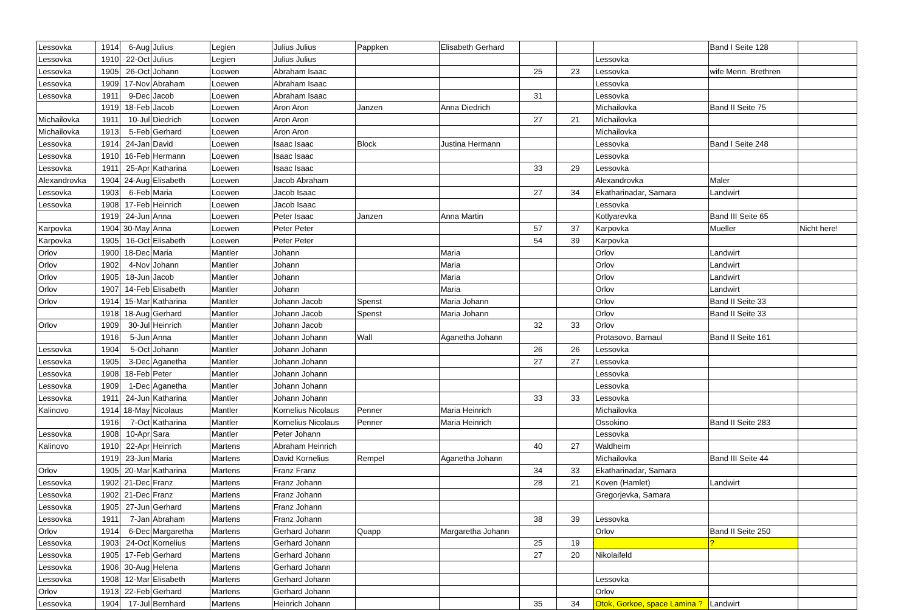| Lessovka | 1914 | 6-Aug | Julius | Legien | Julius Julius | Pappken | Elisabeth Gerhard | | | | Band I Seite 128 | |
| Lessovka | 1910 | 22-Oct | Julius | Legien | Julius Julius | | | | | Lessovka | | |
| Lessovka | 1905 | 26-Oct | Johann | Loewen | Abraham Isaac | | | 25 | 23 | Lessovka | wife Menn. Brethren | |
| Lessovka | 1909 | 17-Nov | Abraham | Loewen | Abraham Isaac | | | | | Lessovka | | |
| Lessovka | 1911 | 9-Dec | Jacob | Loewen | Abraham Isaac | | | 31 | | Lessovka | | |
| | 1919 | 18-Feb | Jacob | Loewen | Aron Aron | Janzen | Anna Diedrich | | | Michailovka | Band II Seite 75 | |
| Michailovka | 1911 | 10-Jul | Diedrich | Loewen | Aron Aron | | | 27 | 21 | Michailovka | | |
| Michailovka | 1913 | 5-Feb | Gerhard | Loewen | Aron Aron | | | | | Michailovka | | |
| Lessovka | 1914 | 24-Jan | David | Loewen | Isaac Isaac | Block | Justina Hermann | | | Lessovka | Band I Seite 248 | |
| Lessovka | 1910 | 16-Feb | Hermann | Loewen | Isaac Isaac | | | | | Lessovka | | |
| Lessovka | 1911 | 25-Apr | Katharina | Loewen | Isaac Isaac | | | 33 | 29 | Lessovka | | |
| Alexandrovka | 1904 | 24-Aug | Elisabeth | Loewen | Jacob Abraham | | | | | Alexandrovka | Maler | |
| Lessovka | 1903 | 6-Feb | Maria | Loewen | Jacob Isaac | | | 27 | 34 | Ekatharinadar, Samara | Landwirt | |
| Lessovka | 1908 | 17-Feb | Heinrich | Loewen | Jacob Isaac | | | | | Lessovka | | |
| | 1919 | 24-Jun | Anna | Loewen | Peter Isaac | Janzen | Anna Martin | | | Kotlyarevka | Band III Seite 65 | |
| Karpovka | 1904 | 30-May | Anna | Loewen | Peter Peter | | | 57 | 37 | Karpovka | Mueller | Nicht here! |
| Karpovka | 1905 | 16-Oct | Elisabeth | Loewen | Peter Peter | | | 54 | 39 | Karpovka | | |
| Orlov | 1900 | 18-Dec | Maria | Mantler | Johann | | Maria | | | Orlov | Landwirt | |
| Orlov | 1902 | 4-Nov | Johann | Mantler | Johann | | Maria | | | Orlov | Landwirt | |
| Orlov | 1905 | 18-Jun | Jacob | Mantler | Johann | | Maria | | | Orlov | Landwirt | |
| Orlov | 1907 | 14-Feb | Elisabeth | Mantler | Johann | | Maria | | | Orlov | Landwirt | |
| Orlov | 1914 | 15-Mar | Katharina | Mantler | Johann Jacob | Spenst | Maria Johann | | | Orlov | Band II Seite 33 | |
| | 1918 | 18-Aug | Gerhard | Mantler | Johann Jacob | Spenst | Maria Johann | | | Orlov | Band II Seite 33 | |
| Orlov | 1909 | 30-Jul | Heinrich | Mantler | Johann Jacob | | | 32 | 33 | Orlov | | |
| | 1916 | 5-Jun | Anna | Mantler | Johann Johann | Wall | Aganetha Johann | | | Protasovo, Barnaul | Band II Seite 161 | |
| Lessovka | 1904 | 5-Oct | Johann | Mantler | Johann Johann | | | 26 | 26 | Lessovka | | |
| Lessovka | 1905 | 3-Dec | Aganetha | Mantler | Johann Johann | | | 27 | 27 | Lessovka | | |
| Lessovka | 1908 | 18-Feb | Peter | Mantler | Johann Johann | | | | | Lessovka | | |
| Lessovka | 1909 | 1-Dec | Aganetha | Mantler | Johann Johann | | | | | Lessovka | | |
| Lessovka | 1911 | 24-Jun | Katharina | Mantler | Johann Johann | | | 33 | 33 | Lessovka | | |
| Kalinovo | 1914 | 18-May | Nicolaus | Mantler | Kornelius Nicolaus | Penner | Maria Heinrich | | | Michailovka | | |
| | 1916 | 7-Oct | Katharina | Mantler | Kornelius Nicolaus | Penner | Maria Heinrich | | | Ossokino | Band II Seite 283 | |
| Lessovka | 1908 | 10-Apr | Sara | Mantler | Peter Johann | | | | | Lessovka | | |
| Kalinovo | 1910 | 22-Apr | Heinrich | Martens | Abraham Heinrich | | | 40 | 27 | Waldheim | | |
| | 1919 | 23-Jun | Maria | Martens | David Kornelius | Rempel | Aganetha Johann | | | Michailovka | Band III Seite 44 | |
| Orlov | 1905 | 20-Mar | Katharina | Martens | Franz Franz | | | 34 | 33 | Ekatharinadar, Samara | | |
| Lessovka | 1902 | 21-Dec | Franz | Martens | Franz Johann | | | 28 | 21 | Koven (Hamlet) | Landwirt | |
| Lessovka | 1902 | 21-Dec | Franz | Martens | Franz Johann | | | | | Gregorjevka, Samara | | |
| Lessovka | 1905 | 27-Jun | Gerhard | Martens | Franz Johann | | | | | | | |
| Lessovka | 1911 | 7-Jan | Abraham | Martens | Franz Johann | | | 38 | 39 | Lessovka | | |
| Orlov | 1914 | 6-Dec | Margaretha | Martens | Gerhard Johann | Quapp | Margaretha Johann | | | Orlov | Band II Seite 250 | |
| Lessovka | 1903 | 24-Oct | Kornelius | Martens | Gerhard Johann | | | 25 | 19 | | ? | |
| Lessovka | 1905 | 17-Feb | Gerhard | Martens | Gerhard Johann | | | 27 | 20 | Nikolaifeld | | |
| Lessovka | 1906 | 30-Aug | Helena | Martens | Gerhard Johann | | | | | | | |
| Lessovka | 1908 | 12-Mar | Elisabeth | Martens | Gerhard Johann | | | | | Lessovka | | |
| Orlov | 1913 | 22-Feb | Gerhard | Martens | Gerhard Johann | | | | | Orlov | | |
| Lessovka | 1904 | 17-Jul | Bernhard | Martens | Heinrich Johann | | | 35 | 34 | Otok, Gorkoe, space Lamina ? | Landwirt | |